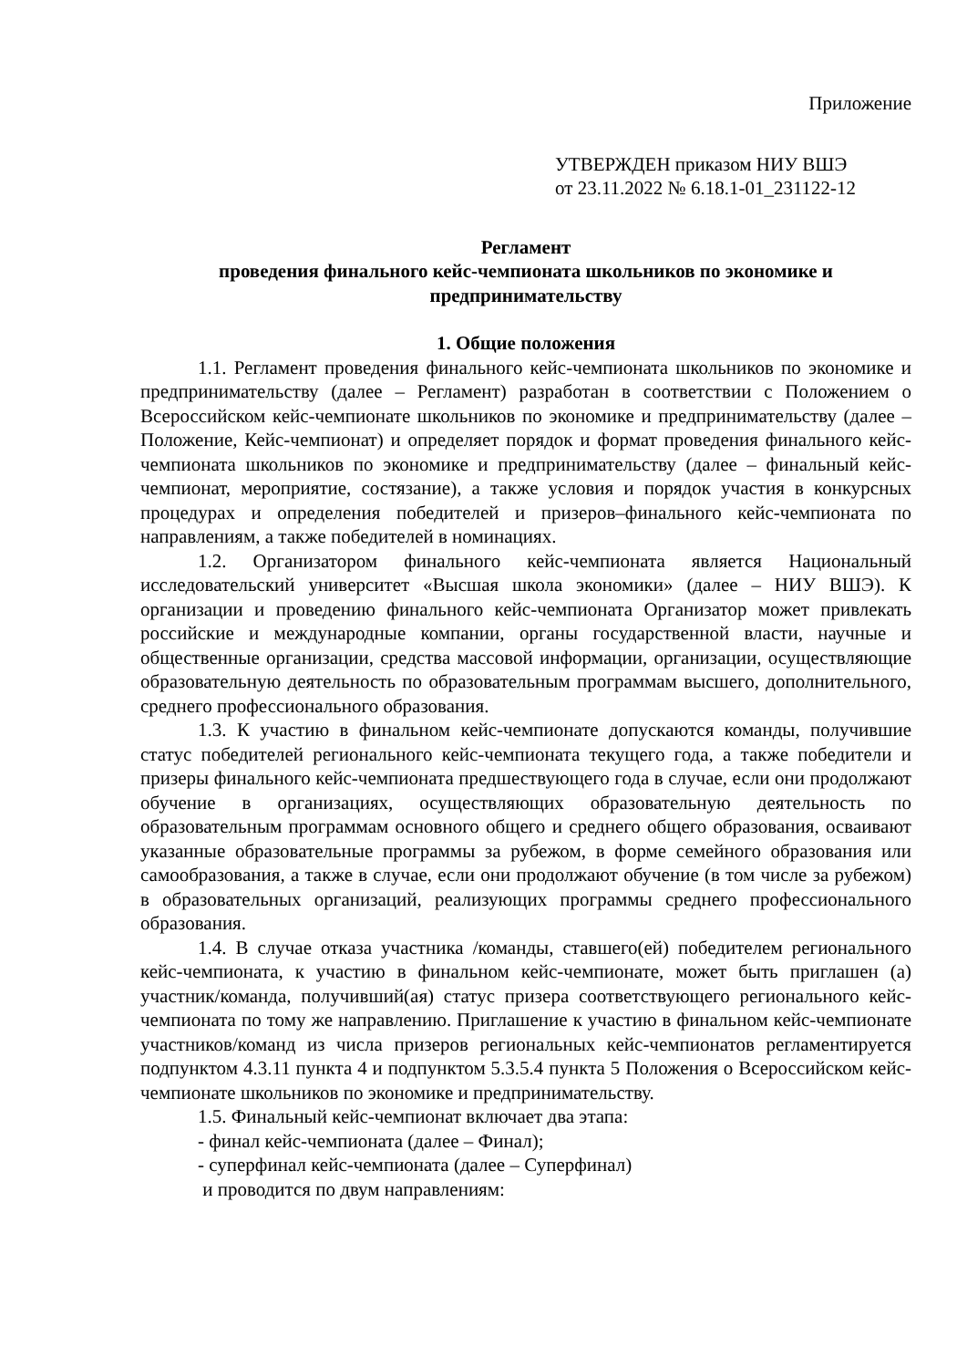Приложение
УТВЕРЖДЕН приказом НИУ ВШЭ
от 23.11.2022 № 6.18.1-01_231122-12
Регламент
проведения финального кейс-чемпионата школьников по экономике и предпринимательству
1. Общие положения
1.1. Регламент проведения финального кейс-чемпионата школьников по экономике и предпринимательству (далее – Регламент) разработан в соответствии с Положением о Всероссийском кейс-чемпионате школьников по экономике и предпринимательству (далее – Положение, Кейс-чемпионат) и определяет порядок и формат проведения финального кейс-чемпионата школьников по экономике и предпринимательству (далее – финальный кейс-чемпионат, мероприятие, состязание), а также условия и порядок участия в конкурсных процедурах и определения победителей и призеров–финального кейс-чемпионата по направлениям, а также победителей в номинациях.
1.2. Организатором финального кейс-чемпионата является Национальный исследовательский университет «Высшая школа экономики» (далее – НИУ ВШЭ). К организации и проведению финального кейс-чемпионата Организатор может привлекать российские и международные компании, органы государственной власти, научные и общественные организации, средства массовой информации, организации, осуществляющие образовательную деятельность по образовательным программам высшего, дополнительного, среднего профессионального образования.
1.3. К участию в финальном кейс-чемпионате допускаются команды, получившие статус победителей регионального кейс-чемпионата текущего года, а также победители и призеры финального кейс-чемпионата предшествующего года в случае, если они продолжают обучение в организациях, осуществляющих образовательную деятельность по образовательным программам основного общего и среднего общего образования, осваивают указанные образовательные программы за рубежом, в форме семейного образования или самообразования, а также в случае, если они продолжают обучение (в том числе за рубежом) в образовательных организаций, реализующих программы среднего профессионального образования.
1.4. В случае отказа участника /команды, ставшего(ей) победителем регионального кейс-чемпионата, к участию в финальном кейс-чемпионате, может быть приглашен (а) участник/команда, получивший(ая) статус призера соответствующего регионального кейс-чемпионата по тому же направлению. Приглашение к участию в финальном кейс-чемпионате участников/команд из числа призеров региональных кейс-чемпионатов регламентируется подпунктом 4.3.11 пункта 4 и подпунктом 5.3.5.4 пункта 5 Положения о Всероссийском кейс-чемпионате школьников по экономике и предпринимательству.
1.5. Финальный кейс-чемпионат включает два этапа:
- финал кейс-чемпионата (далее – Финал);
- суперфинал кейс-чемпионата (далее – Суперфинал)
и проводится по двум направлениям: